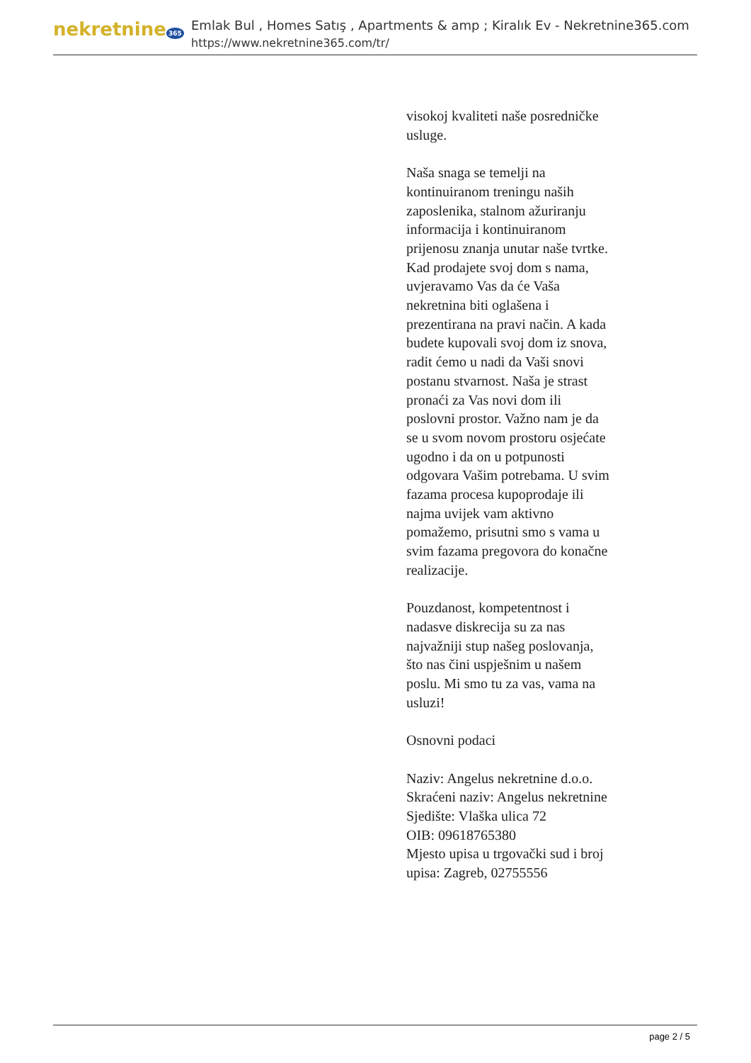nekretnine 365
Emlak Bul , Homes Satış , Apartments & amp ; Kiralık Ev - Nekretnine365.com
https://www.nekretnine365.com/tr/
visokoj kvaliteti naše posredničke usluge.
Naša snaga se temelji na kontinuiranom treningu naših zaposlenika, stalnom ažuriranju informacija i kontinuiranom prijenosu znanja unutar naše tvrtke. Kad prodajete svoj dom s nama, uvjeravamo Vas da će Vaša nekretnina biti oglašena i prezentirana na pravi način. A kada budete kupovali svoj dom iz snova, radit ćemo u nadi da Vaši snovi postanu stvarnost. Naša je strast pronaći za Vas novi dom ili poslovni prostor. Važno nam je da se u svom novom prostoru osjećate ugodno i da on u potpunosti odgovara Vašim potrebama. U svim fazama procesa kupoprodaje ili najma uvijek vam aktivno pomažemo, prisutni smo s vama u svim fazama pregovora do konačne realizacije.
Pouzdanost, kompetentnost i nadasve diskrecija su za nas najvažniji stup našeg poslovanja, što nas čini uspješnim u našem poslu. Mi smo tu za vas, vama na usluzi!
Osnovni podaci
Naziv: Angelus nekretnine d.o.o.
Skraćeni naziv: Angelus nekretnine
Sjedište: Vlaška ulica 72
OIB: 09618765380
Mjesto upisa u trgovački sud i broj upisa: Zagreb, 02755556
page 2 / 5